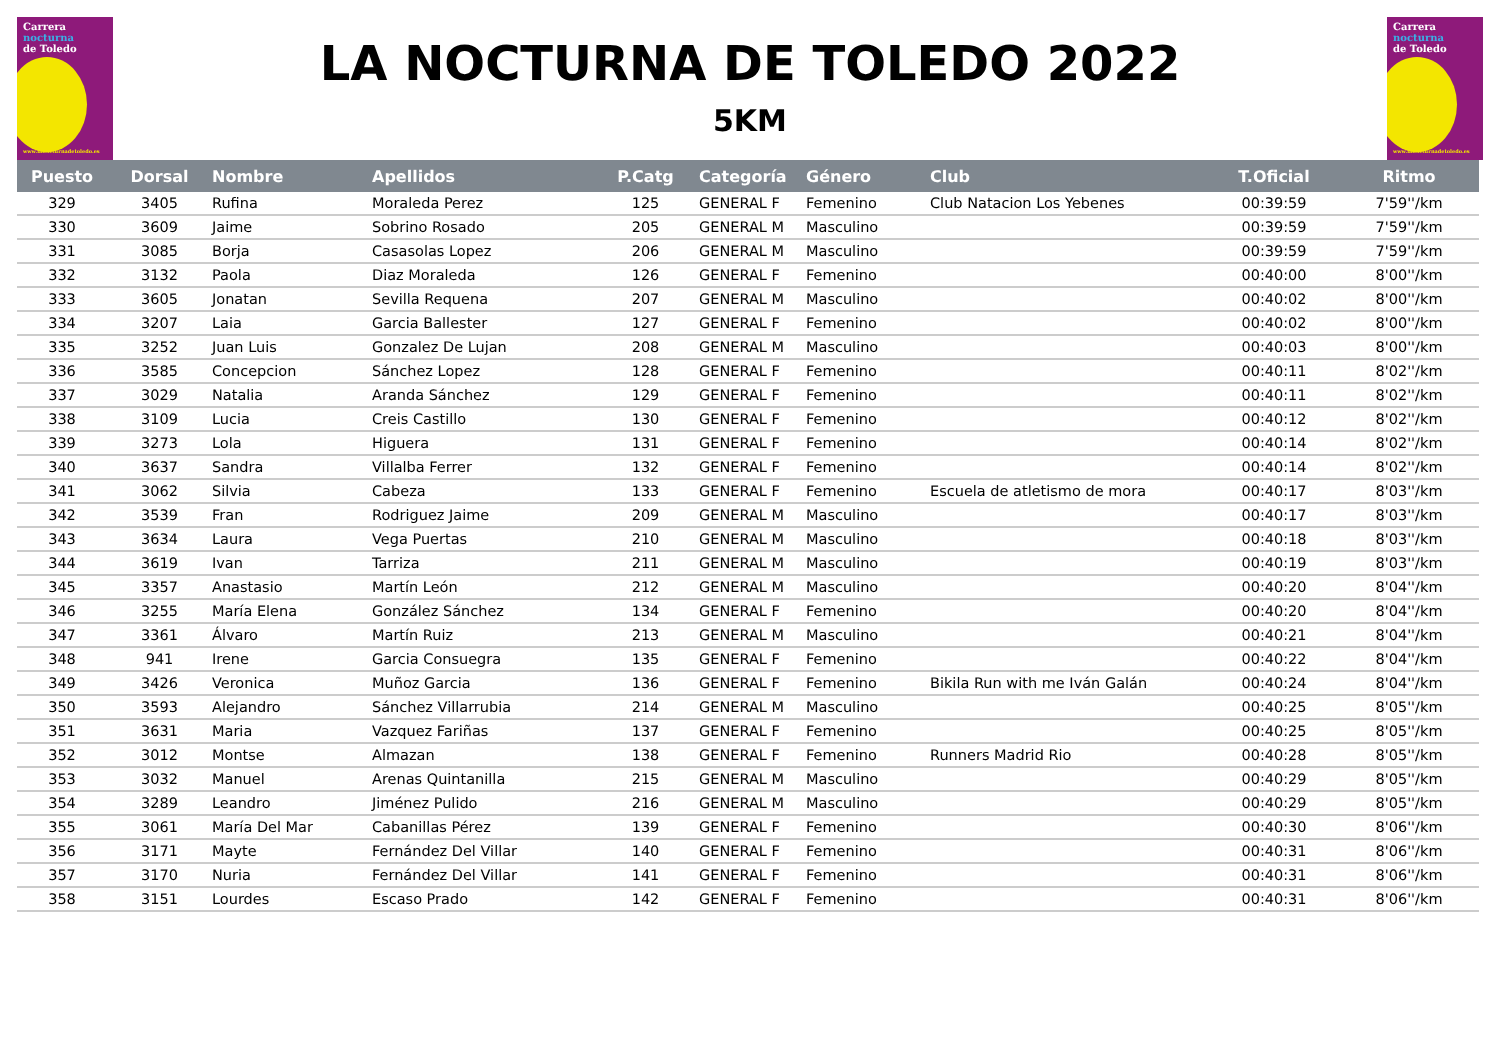Carrera
nocturna
de Toledo
www.lanocturnadetoledo.es
LA NOCTURNA DE TOLEDO 2022
5KM
Carrera
nocturna
de Toledo
www.lanocturnadetoledo.es
| Puesto | Dorsal | Nombre | Apellidos | P.Catg | Categoría | Género | Club | T.Oficial | Ritmo |
| --- | --- | --- | --- | --- | --- | --- | --- | --- | --- |
| 329 | 3405 | Rufina | Moraleda Perez | 125 | GENERAL F | Femenino | Club Natacion Los Yebenes | 00:39:59 | 7'59''/km |
| 330 | 3609 | Jaime | Sobrino Rosado | 205 | GENERAL M | Masculino | | 00:39:59 | 7'59''/km |
| 331 | 3085 | Borja | Casasolas Lopez | 206 | GENERAL M | Masculino | | 00:39:59 | 7'59''/km |
| 332 | 3132 | Paola | Diaz Moraleda | 126 | GENERAL F | Femenino | | 00:40:00 | 8'00''/km |
| 333 | 3605 | Jonatan | Sevilla Requena | 207 | GENERAL M | Masculino | | 00:40:02 | 8'00''/km |
| 334 | 3207 | Laia | Garcia Ballester | 127 | GENERAL F | Femenino | | 00:40:02 | 8'00''/km |
| 335 | 3252 | Juan Luis | Gonzalez De Lujan | 208 | GENERAL M | Masculino | | 00:40:03 | 8'00''/km |
| 336 | 3585 | Concepcion | Sánchez Lopez | 128 | GENERAL F | Femenino | | 00:40:11 | 8'02''/km |
| 337 | 3029 | Natalia | Aranda Sánchez | 129 | GENERAL F | Femenino | | 00:40:11 | 8'02''/km |
| 338 | 3109 | Lucia | Creis Castillo | 130 | GENERAL F | Femenino | | 00:40:12 | 8'02''/km |
| 339 | 3273 | Lola | Higuera | 131 | GENERAL F | Femenino | | 00:40:14 | 8'02''/km |
| 340 | 3637 | Sandra | Villalba Ferrer | 132 | GENERAL F | Femenino | | 00:40:14 | 8'02''/km |
| 341 | 3062 | Silvia | Cabeza | 133 | GENERAL F | Femenino | Escuela de atletismo de mora | 00:40:17 | 8'03''/km |
| 342 | 3539 | Fran | Rodriguez Jaime | 209 | GENERAL M | Masculino | | 00:40:17 | 8'03''/km |
| 343 | 3634 | Laura | Vega Puertas | 210 | GENERAL M | Masculino | | 00:40:18 | 8'03''/km |
| 344 | 3619 | Ivan | Tarriza | 211 | GENERAL M | Masculino | | 00:40:19 | 8'03''/km |
| 345 | 3357 | Anastasio | Martín León | 212 | GENERAL M | Masculino | | 00:40:20 | 8'04''/km |
| 346 | 3255 | María Elena | González Sánchez | 134 | GENERAL F | Femenino | | 00:40:20 | 8'04''/km |
| 347 | 3361 | Álvaro | Martín Ruiz | 213 | GENERAL M | Masculino | | 00:40:21 | 8'04''/km |
| 348 | 941 | Irene | Garcia Consuegra | 135 | GENERAL F | Femenino | | 00:40:22 | 8'04''/km |
| 349 | 3426 | Veronica | Muñoz Garcia | 136 | GENERAL F | Femenino | Bikila Run with me Iván Galán | 00:40:24 | 8'04''/km |
| 350 | 3593 | Alejandro | Sánchez Villarrubia | 214 | GENERAL M | Masculino | | 00:40:25 | 8'05''/km |
| 351 | 3631 | Maria | Vazquez Fariñas | 137 | GENERAL F | Femenino | | 00:40:25 | 8'05''/km |
| 352 | 3012 | Montse | Almazan | 138 | GENERAL F | Femenino | Runners Madrid Rio | 00:40:28 | 8'05''/km |
| 353 | 3032 | Manuel | Arenas Quintanilla | 215 | GENERAL M | Masculino | | 00:40:29 | 8'05''/km |
| 354 | 3289 | Leandro | Jiménez Pulido | 216 | GENERAL M | Masculino | | 00:40:29 | 8'05''/km |
| 355 | 3061 | María Del Mar | Cabanillas Pérez | 139 | GENERAL F | Femenino | | 00:40:30 | 8'06''/km |
| 356 | 3171 | Mayte | Fernández Del Villar | 140 | GENERAL F | Femenino | | 00:40:31 | 8'06''/km |
| 357 | 3170 | Nuria | Fernández Del Villar | 141 | GENERAL F | Femenino | | 00:40:31 | 8'06''/km |
| 358 | 3151 | Lourdes | Escaso Prado | 142 | GENERAL F | Femenino | | 00:40:31 | 8'06''/km |